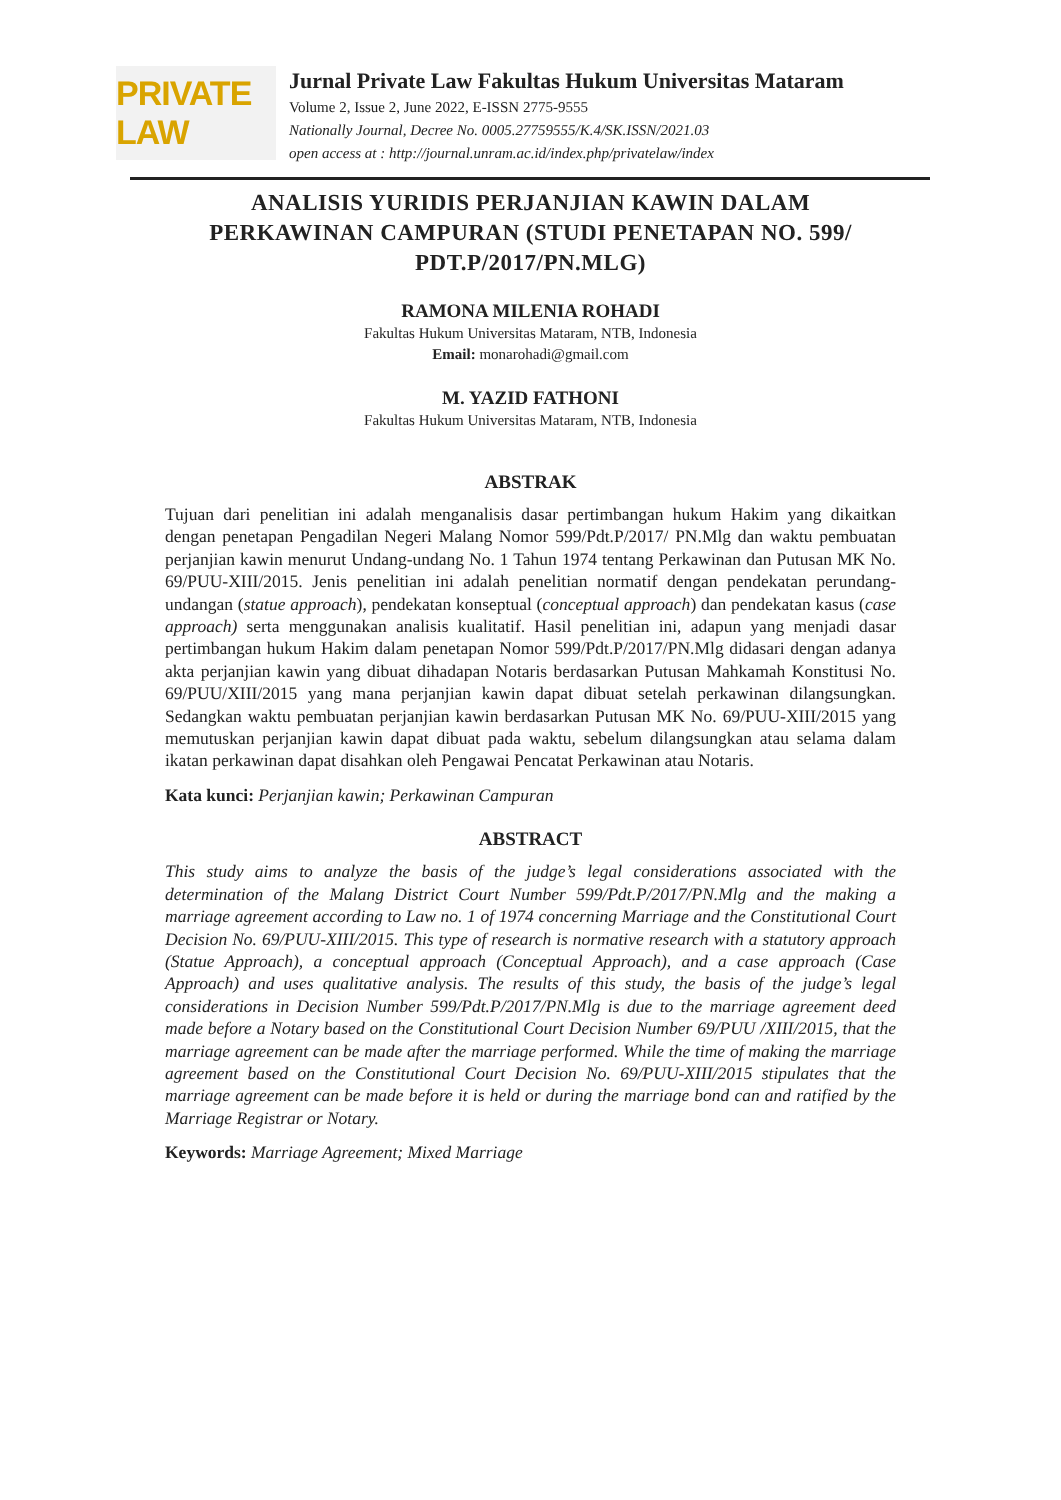PRIVATE LAW
Jurnal Private Law Fakultas Hukum Universitas Mataram
Volume 2, Issue 2, June 2022, E-ISSN 2775-9555
Nationally Journal, Decree No. 0005.27759555/K.4/SK.ISSN/2021.03
open access at : http://journal.unram.ac.id/index.php/privatelaw/index
ANALISIS YURIDIS PERJANJIAN KAWIN DALAM PERKAWINAN CAMPURAN (STUDI PENETAPAN NO. 599/ PDT.P/2017/PN.MLG)
RAMONA MILENIA ROHADI
Fakultas Hukum Universitas Mataram, NTB, Indonesia
Email: monarohadi@gmail.com
M. YAZID FATHONI
Fakultas Hukum Universitas Mataram, NTB, Indonesia
ABSTRAK
Tujuan dari penelitian ini adalah menganalisis dasar pertimbangan hukum Hakim yang dikaitkan dengan penetapan Pengadilan Negeri Malang Nomor 599/Pdt.P/2017/ PN.Mlg dan waktu pembuatan perjanjian kawin menurut Undang-undang No. 1 Tahun 1974 tentang Perkawinan dan Putusan MK No. 69/PUU-XIII/2015. Jenis penelitian ini adalah penelitian normatif dengan pendekatan perundang-undangan (statue approach), pendekatan konseptual (conceptual approach) dan pendekatan kasus (case approach) serta menggunakan analisis kualitatif. Hasil penelitian ini, adapun yang menjadi dasar pertimbangan hukum Hakim dalam penetapan Nomor 599/Pdt.P/2017/PN.Mlg didasari dengan adanya akta perjanjian kawin yang dibuat dihadapan Notaris berdasarkan Putusan Mahkamah Konstitusi No. 69/PUU/XIII/2015 yang mana perjanjian kawin dapat dibuat setelah perkawinan dilangsungkan. Sedangkan waktu pembuatan perjanjian kawin berdasarkan Putusan MK No. 69/PUU-XIII/2015 yang memutuskan perjanjian kawin dapat dibuat pada waktu, sebelum dilangsungkan atau selama dalam ikatan perkawinan dapat disahkan oleh Pengawai Pencatat Perkawinan atau Notaris.
Kata kunci: Perjanjian kawin; Perkawinan Campuran
ABSTRACT
This study aims to analyze the basis of the judge’s legal considerations associated with the determination of the Malang District Court Number 599/Pdt.P/2017/PN.Mlg and the making a marriage agreement according to Law no. 1 of 1974 concerning Marriage and the Constitutional Court Decision No. 69/PUU-XIII/2015. This type of research is normative research with a statutory approach (Statue Approach), a conceptual approach (Conceptual Approach), and a case approach (Case Approach) and uses qualitative analysis. The results of this study, the basis of the judge’s legal considerations in Decision Number 599/Pdt.P/2017/PN.Mlg is due to the marriage agreement deed made before a Notary based on the Constitutional Court Decision Number 69/PUU /XIII/2015, that the marriage agreement can be made after the marriage performed. While the time of making the marriage agreement based on the Constitutional Court Decision No. 69/PUU-XIII/2015 stipulates that the marriage agreement can be made before it is held or during the marriage bond can and ratified by the Marriage Registrar or Notary.
Keywords: Marriage Agreement; Mixed Marriage